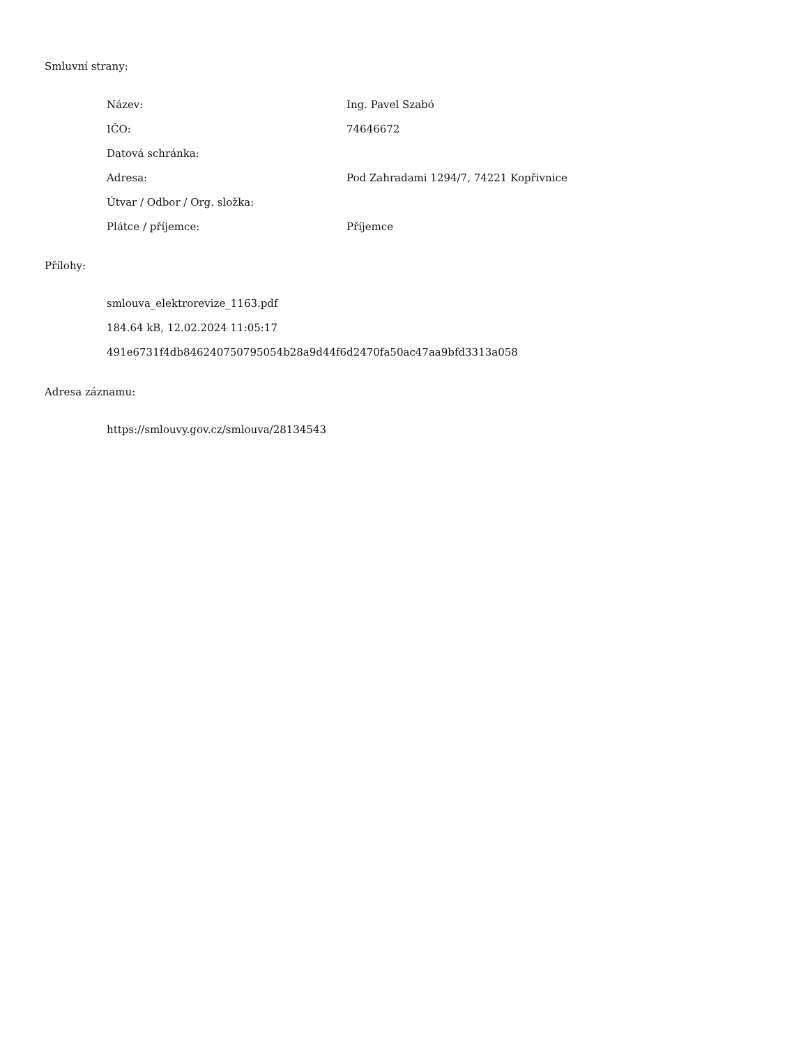Smluvní strany:
| Název: | Ing. Pavel Szabó |
| IČO: | 74646672 |
| Datová schránka: | |
| Adresa: | Pod Zahradami 1294/7, 74221 Kopřivnice |
| Útvar / Odbor / Org. složka: | |
| Plátce / příjemce: | Příjemce |
Přílohy:
smlouva_elektrorevize_1163.pdf
184.64 kB, 12.02.2024 11:05:17
491e6731f4db846240750795054b28a9d44f6d2470fa50ac47aa9bfd3313a058
Adresa záznamu:
https://smlouvy.gov.cz/smlouva/28134543